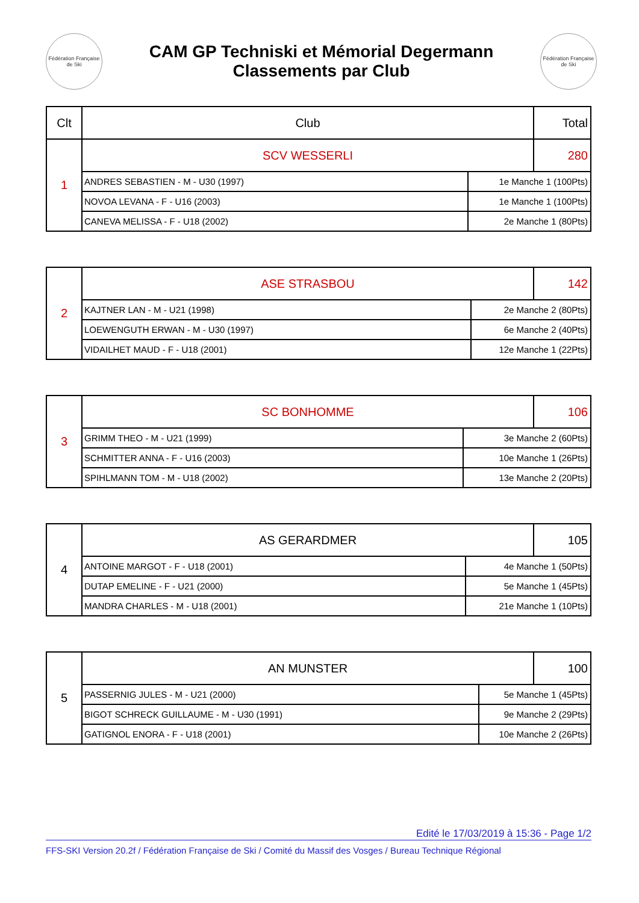Fédération Française de Ski
CAM GP Techniski et Mémorial Degermann
Classements par Club
Fédération Française de Ski
| Clt | Club | | Total |
| --- | --- | --- | --- |
| 1 | SCV WESSERLI | | 280 |
| | ANDRES SEBASTIEN - M - U30 (1997) | 1e Manche 1 (100Pts) | |
| | NOVOA LEVANA - F - U16 (2003) | 1e Manche 1 (100Pts) | |
| | CANEVA MELISSA - F - U18 (2002) | 2e Manche 1 (80Pts) | |
| 2 | ASE STRASBOU | | 142 |
| | KAJTNER LAN - M - U21 (1998) | 2e Manche 2 (80Pts) | |
| | LOEWENGUTH ERWAN - M - U30 (1997) | 6e Manche 2 (40Pts) | |
| | VIDAILHET MAUD - F - U18 (2001) | 12e Manche 1 (22Pts) | |
| 3 | SC BONHOMME | | 106 |
| | GRIMM THEO - M - U21 (1999) | 3e Manche 2 (60Pts) | |
| | SCHMITTER ANNA - F - U16 (2003) | 10e Manche 1 (26Pts) | |
| | SPIHLMANN TOM - M - U18 (2002) | 13e Manche 2 (20Pts) | |
| 4 | AS GERARDMER | | 105 |
| | ANTOINE MARGOT - F - U18 (2001) | 4e Manche 1 (50Pts) | |
| | DUTAP EMELINE - F - U21 (2000) | 5e Manche 1 (45Pts) | |
| | MANDRA CHARLES - M - U18 (2001) | 21e Manche 1 (10Pts) | |
| 5 | AN MUNSTER | | 100 |
| | PASSERNIG JULES - M - U21 (2000) | 5e Manche 1 (45Pts) | |
| | BIGOT SCHRECK GUILLAUME - M - U30 (1991) | 9e Manche 2 (29Pts) | |
| | GATIGNOL ENORA - F - U18 (2001) | 10e Manche 2 (26Pts) | |
Edité le 17/03/2019 à 15:36 - Page 1/2
FFS-SKI Version 20.2f / Fédération Française de Ski / Comité du Massif des Vosges / Bureau Technique Régional